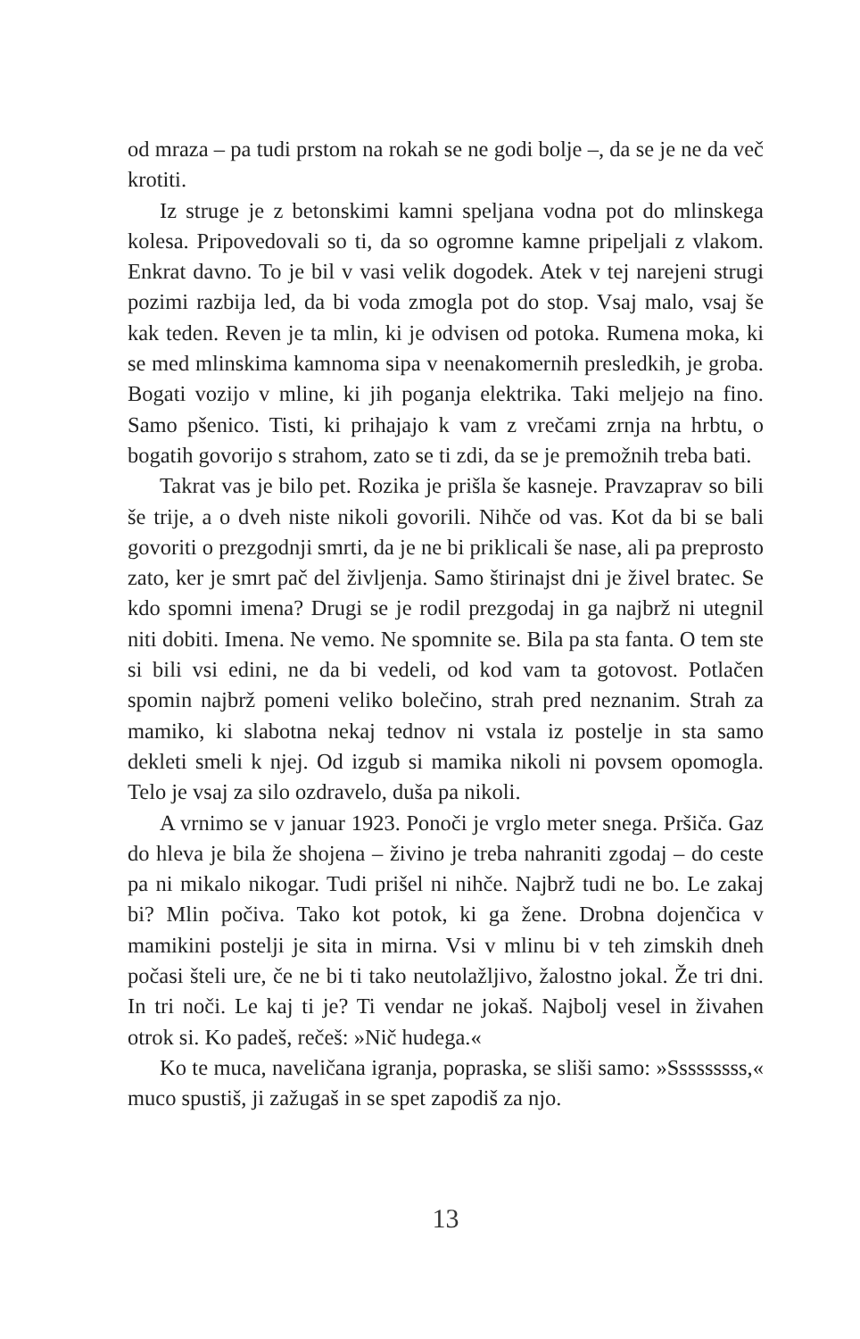od mraza – pa tudi prstom na rokah se ne godi bolje –, da se je ne da več krotiti.
Iz struge je z betonskimi kamni speljana vodna pot do mlinskega kolesa. Pripovedovali so ti, da so ogromne kamne pripeljali z vlakom. Enkrat davno. To je bil v vasi velik dogodek. Atek v tej narejeni strugi pozimi razbija led, da bi voda zmogla pot do stop. Vsaj malo, vsaj še kak teden. Reven je ta mlin, ki je odvisen od potoka. Rumena moka, ki se med mlinskima kamnoma sipa v neenakomernih presledkih, je groba. Bogati vozijo v mline, ki jih poganja elektrika. Taki meljejo na fino. Samo pšenico. Tisti, ki prihajajo k vam z vrečami zrnja na hrbtu, o bogatih govorijo s strahom, zato se ti zdi, da se je premožnih treba bati.
Takrat vas je bilo pet. Rozika je prišla še kasneje. Pravzaprav so bili še trije, a o dveh niste nikoli govorili. Nihče od vas. Kot da bi se bali govoriti o prezgodnji smrti, da je ne bi priklicali še nase, ali pa preprosto zato, ker je smrt pač del življenja. Samo štirinajst dni je živel bratec. Se kdo spomni imena? Drugi se je rodil prezgodaj in ga najbrž ni utegnil niti dobiti. Imena. Ne vemo. Ne spomnite se. Bila pa sta fanta. O tem ste si bili vsi edini, ne da bi vedeli, od kod vam ta gotovost. Potlačen spomin najbrž pomeni veliko bolečino, strah pred neznanim. Strah za mamiko, ki slabotna nekaj tednov ni vstala iz postelje in sta samo dekleti smeli k njej. Od izgub si mamika nikoli ni povsem opomogla. Telo je vsaj za silo ozdravelo, duša pa nikoli.
A vrnimo se v januar 1923. Ponoči je vrglo meter snega. Pršiča. Gaz do hleva je bila že shojena – živino je treba nahraniti zgodaj – do ceste pa ni mikalo nikogar. Tudi prišel ni nihče. Najbrž tudi ne bo. Le zakaj bi? Mlin počiva. Tako kot potok, ki ga žene. Drobna dojenčica v mamikini postelji je sita in mirna. Vsi v mlinu bi v teh zimskih dneh počasi šteli ure, če ne bi ti tako neutolažljivo, žalostno jokal. Že tri dni. In tri noči. Le kaj ti je? Ti vendar ne jokaš. Najbolj vesel in živahen otrok si. Ko padeš, rečeš: »Nič hudega.«
Ko te muca, naveličana igranja, popraska, se sliši samo: »Sssssssss,« muco spustiš, ji zažugaš in se spet zapodiš za njo.
13